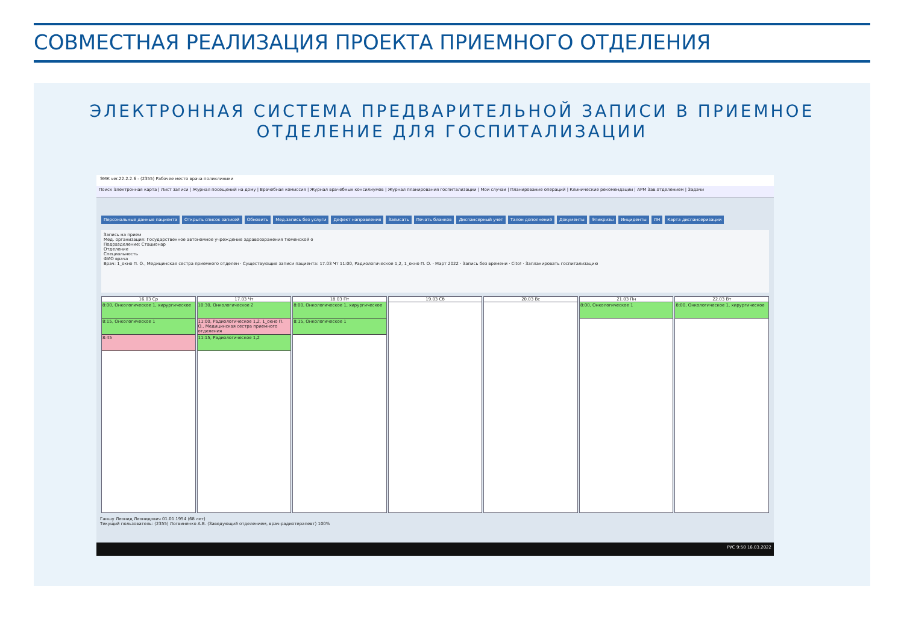СОВМЕСТНАЯ РЕАЛИЗАЦИЯ ПРОЕКТА ПРИЕМНОГО ОТДЕЛЕНИЯ
ЭЛЕКТРОННАЯ СИСТЕМА ПРЕДВАРИТЕЛЬНОЙ ЗАПИСИ В ПРИЕМНОЕ
ОТДЕЛЕНИЕ ДЛЯ ГОСПИТАЛИЗАЦИИ
ЭМК ver.22.2.2.6 - (2355) Рабочее место врача поликлиники
Поиск Электронная карта | Лист записи | Журнал посещений на дому | Врачебная комиссия | Журнал врачебных консилиумов | Журнал планирования госпитализации | Мои случаи | Планирование операций | Клинические рекомендации | АРМ Зав.отделением | Задачи
Персональные данные пациента Открыть список записей Обновить Мед.запись без услуги Дефект направления Записать Печать бланков Диспансерный учет Талон дополнений Документы Эпикризы Инциденты ЛН Карта диспансеризации
Запись на прием
Мед. организация: Государственное автономное учреждение здравоохранения Тюменской о
Подразделение: Стационар
Отделение
Специальность
ФИО врача
Врач: 1_окно П. О., Медицинская сестра приемного отделен · Существующие записи пациента: 17.03 Чт 11:00, Радиологическое 1,2, 1_окно П. О. · Март 2022 · Запись без времени · Cito! · Запланировать госпитализацию
16.03 Ср
8:00, Онкологическое 1, хирургическое
8:15, Онкологическое 1
8:45
17.03 Чт
10:30, Онкологическое 2
11:00, Радиологическое 1,2, 1_окно П. О., Медицинская сестра приемного отделения
11:15, Радиологическое 1,2
18.03 Пт
8:00, Онкологическое 1, хирургическое
8:15, Онкологическое 1
19.03 Сб 20.03 Вс 21.03 Пн
8:00, Онкологическое 1
22.03 Вт
8:00, Онкологическое 1, хирургическое
Ганшу Леонид Леонидович 01.01.1954 (68 лет)
Текущий пользователь: (2355) Логвиненко А.В. (Заведующий отделением, врач-радиотерапевт) 100%
РУС 9:50 16.03.2022